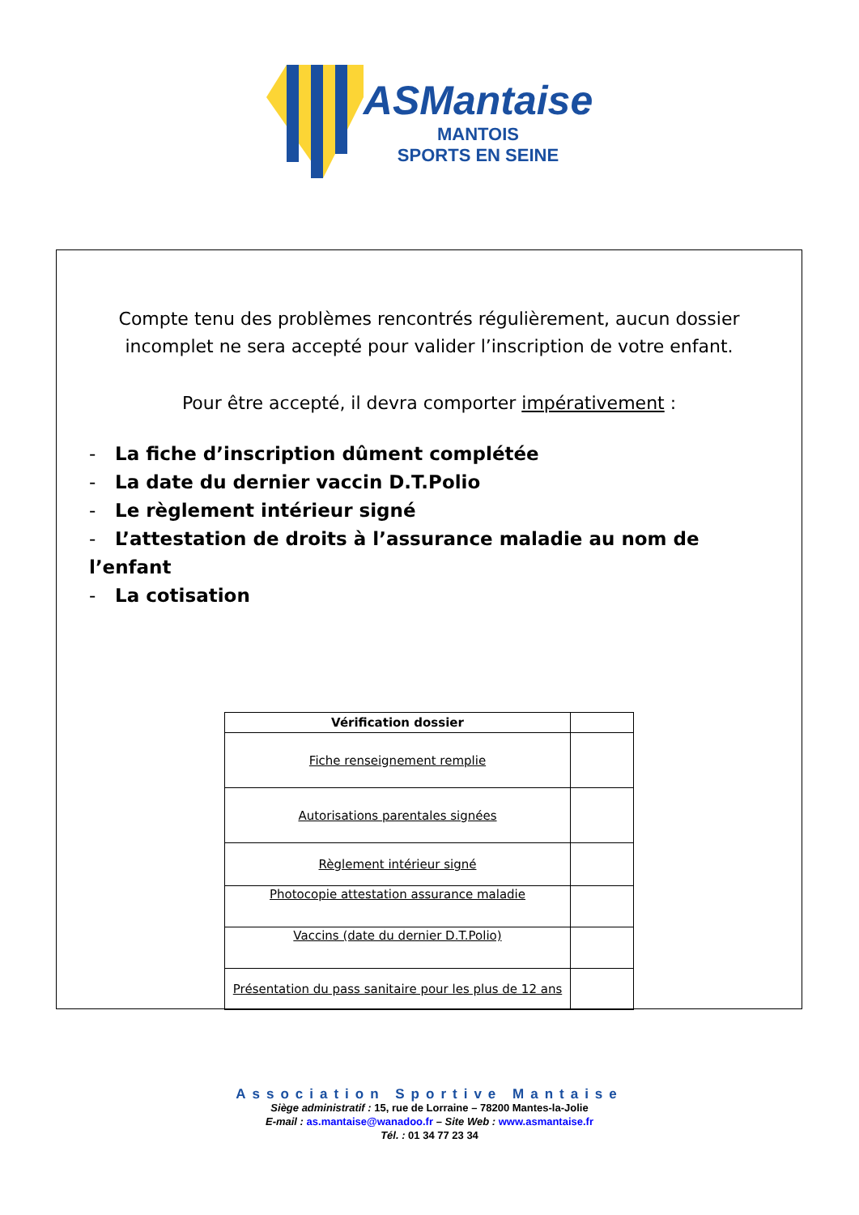ASMantaise
MANTOIS
SPORTS EN SEINE
Compte tenu des problèmes rencontrés régulièrement, aucun dossier incomplet ne sera accepté pour valider l’inscription de votre enfant.
Pour être accepté, il devra comporter impérativement :
- La fiche d’inscription dûment complétée
- La date du dernier vaccin D.T.Polio
- Le règlement intérieur signé
- L’attestation de droits à l’assurance maladie au nom de l’enfant
- La cotisation
| Vérification dossier | |
| --- | --- |
| Fiche renseignement remplie | |
| Autorisations parentales signées | |
| Règlement intérieur signé | |
| Photocopie attestation assurance maladie | |
| Vaccins (date du dernier D.T.Polio) | |
| Présentation du pass sanitaire pour les plus de 12 ans | |
Association Sportive Mantaise
Siège administratif : 15, rue de Lorraine – 78200 Mantes-la-Jolie
E-mail : as.mantaise@wanadoo.fr – Site Web : www.asmantaise.fr
Tél. : 01 34 77 23 34